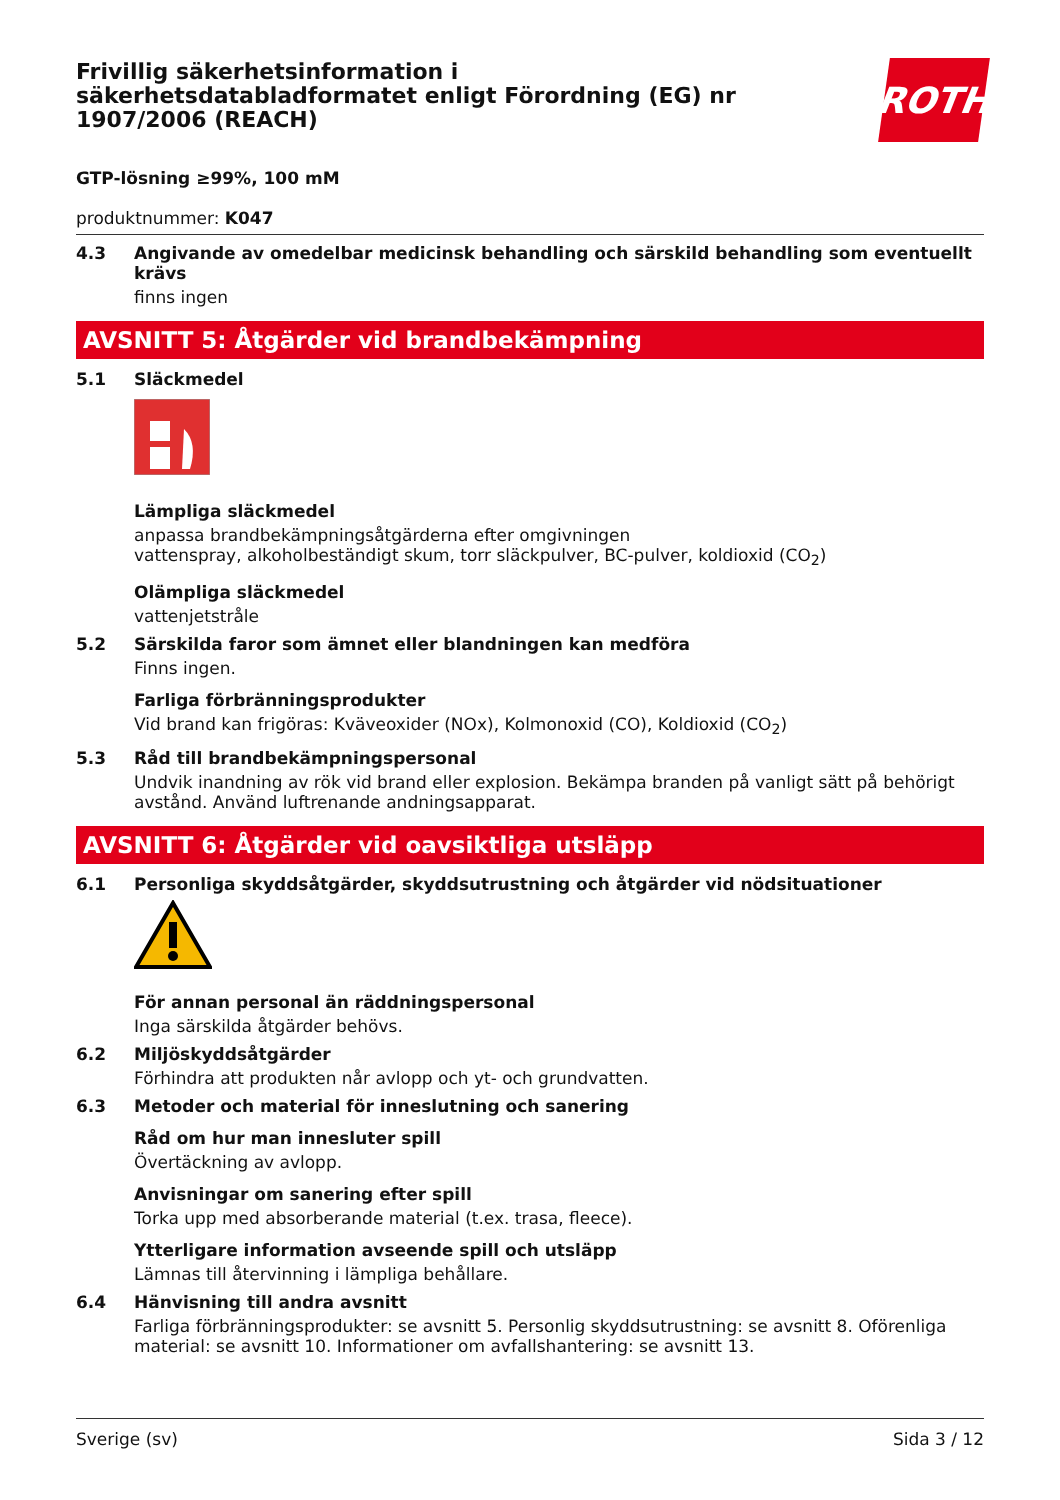Frivillig säkerhetsinformation i
säkerhetsdatabladformatet enligt Förordning (EG) nr
1907/2006 (REACH)
ROTH
GTP-lösning ≥99%, 100 mM
produktnummer: K047
4.3 Angivande av omedelbar medicinsk behandling och särskild behandling som eventuellt krävs
finns ingen
AVSNITT 5: Åtgärder vid brandbekämpning
5.1 Släckmedel
Lämpliga släckmedel
anpassa brandbekämpningsåtgärderna efter omgivningen
vattenspray, alkoholbeständigt skum, torr släckpulver, BC-pulver, koldioxid (CO<sub>2</sub>)
Olämpliga släckmedel
vattenjetstråle
5.2 Särskilda faror som ämnet eller blandningen kan medföra
Finns ingen.
Farliga förbränningsprodukter
Vid brand kan frigöras: Kväveoxider (NOx), Kolmonoxid (CO), Koldioxid (CO<sub>2</sub>)
5.3 Råd till brandbekämpningspersonal
Undvik inandning av rök vid brand eller explosion. Bekämpa branden på vanligt sätt på behörigt avstånd. Använd luftrenande andningsapparat.
AVSNITT 6: Åtgärder vid oavsiktliga utsläpp
6.1 Personliga skyddsåtgärder, skyddsutrustning och åtgärder vid nödsituationer
För annan personal än räddningspersonal
Inga särskilda åtgärder behövs.
6.2 Miljöskyddsåtgärder
Förhindra att produkten når avlopp och yt- och grundvatten.
6.3 Metoder och material för inneslutning och sanering
Råd om hur man innesluter spill
Övertäckning av avlopp.
Anvisningar om sanering efter spill
Torka upp med absorberande material (t.ex. trasa, fleece).
Ytterligare information avseende spill och utsläpp
Lämnas till återvinning i lämpliga behållare.
6.4 Hänvisning till andra avsnitt
Farliga förbränningsprodukter: se avsnitt 5. Personlig skyddsutrustning: se avsnitt 8. Oförenliga material: se avsnitt 10. Informationer om avfallshantering: se avsnitt 13.
Sverige (sv) Sida 3 / 12